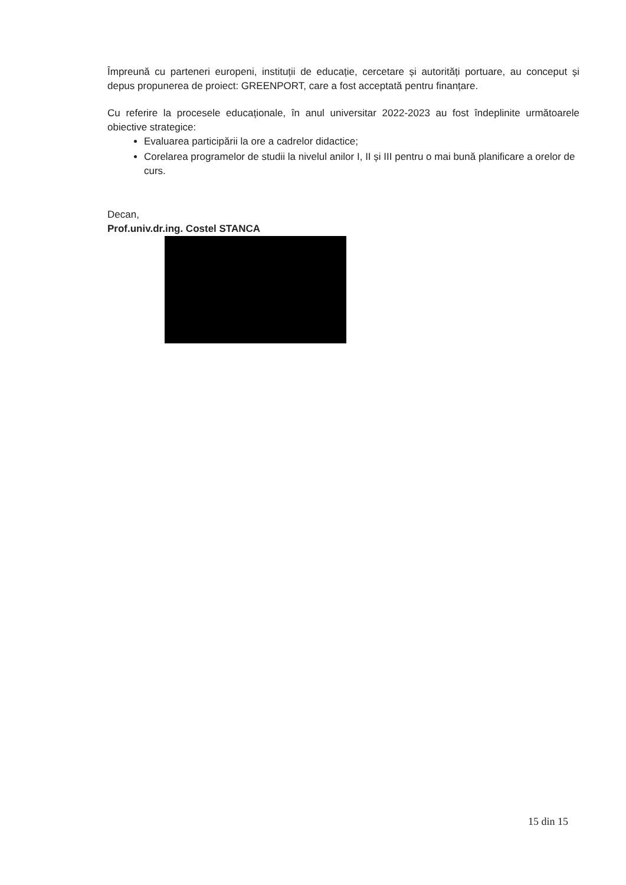Împreună cu parteneri europeni, instituții de educație, cercetare și autorități portuare, au conceput și depus propunerea de proiect: GREENPORT, care a fost acceptată pentru finanțare.
Cu referire la procesele educaționale, în anul universitar 2022-2023 au fost îndeplinite următoarele obiective strategice:
Evaluarea participării la ore a cadrelor didactice;
Corelarea programelor de studii la nivelul anilor I, II și III pentru o mai bună planificare a orelor de curs.
Decan,
Prof.univ.dr.ing. Costel STANCA
15 din 15